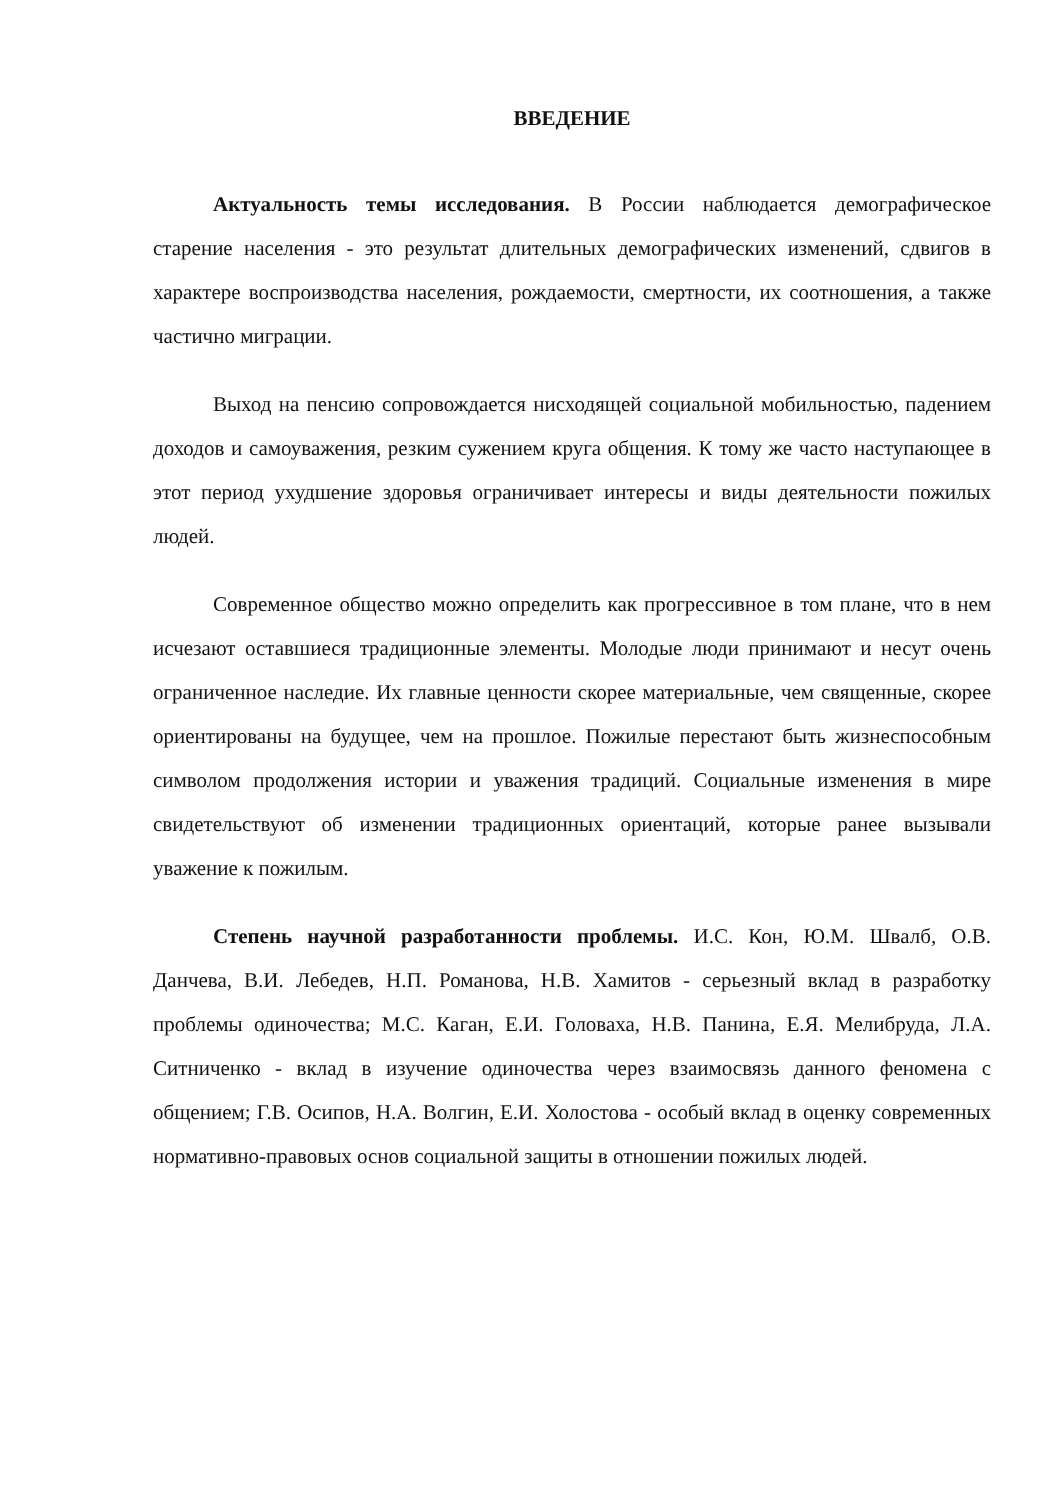ВВЕДЕНИЕ
Актуальность темы исследования. В России наблюдается демографическое старение населения - это результат длительных демографических изменений, сдвигов в характере воспроизводства населения, рождаемости, смертности, их соотношения, а также частично миграции.
Выход на пенсию сопровождается нисходящей социальной мобильностью, падением доходов и самоуважения, резким сужением круга общения. К тому же часто наступающее в этот период ухудшение здоровья ограничивает интересы и виды деятельности пожилых людей.
Современное общество можно определить как прогрессивное в том плане, что в нем исчезают оставшиеся традиционные элементы. Молодые люди принимают и несут очень ограниченное наследие. Их главные ценности скорее материальные, чем священные, скорее ориентированы на будущее, чем на прошлое. Пожилые перестают быть жизнеспособным символом продолжения истории и уважения традиций. Социальные изменения в мире свидетельствуют об изменении традиционных ориентаций, которые ранее вызывали уважение к пожилым.
Степень научной разработанности проблемы. И.С. Кон, Ю.М. Швалб, О.В. Данчева, В.И. Лебедев, Н.П. Романова, Н.В. Хамитов - серьезный вклад в разработку проблемы одиночества; М.С. Каган, Е.И. Головаха, Н.В. Панина, Е.Я. Мелибруда, Л.А. Ситниченко - вклад в изучение одиночества через взаимосвязь данного феномена с общением; Г.В. Осипов, Н.А. Волгин, Е.И. Холостова - особый вклад в оценку современных нормативно-правовых основ социальной защиты в отношении пожилых людей.